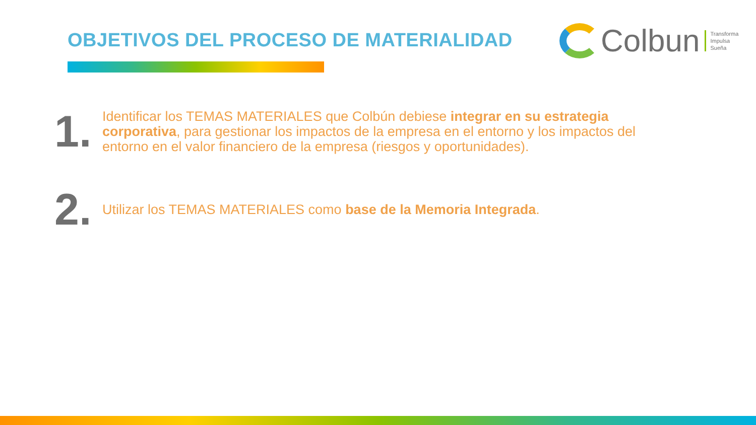OBJETIVOS DEL PROCESO DE MATERIALIDAD
Colbun
Transforma
Impulsa
Sueña
1.
Identificar los TEMAS MATERIALES que Colbún debiese integrar en su estrategia corporativa, para gestionar los impactos de la empresa en el entorno y los impactos del entorno en el valor financiero de la empresa (riesgos y oportunidades).
2.
Utilizar los TEMAS MATERIALES como base de la Memoria Integrada.